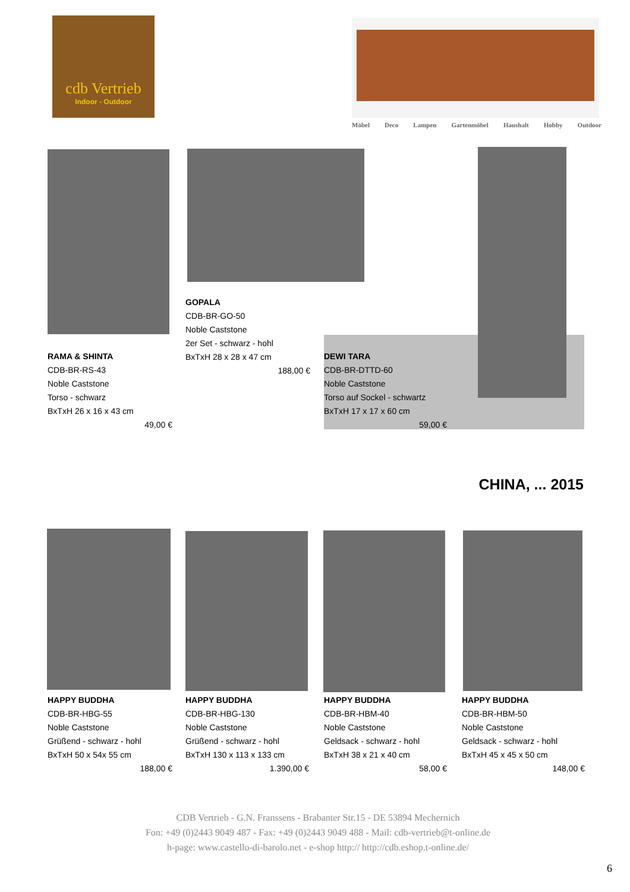cdb Vertrieb
Indoor - Outdoor
Möbel Deco Lampen Gartenmöbel Haushalt Hobby Outdoor
GOPALA
CDB-BR-GO-50
Noble Caststone
2er Set - schwarz - hohl
BxTxH 28 x 28 x 47 cm
188,00 €
RAMA & SHINTA
CDB-BR-RS-43
Noble Caststone
Torso - schwarz
BxTxH 26 x 16 x 43 cm
49,00 €
DEWI TARA
CDB-BR-DTTD-60
Noble Caststone
Torso auf Sockel - schwartz
BxTxH 17 x 17 x 60 cm
59,00 €
CHINA, ... 2015
HAPPY BUDDHA
CDB-BR-HBG-55
Noble Caststone
Grüßend - schwarz - hohl
BxTxH 50 x 54x 55 cm
188,00 €
HAPPY BUDDHA
CDB-BR-HBG-130
Noble Caststone
Grüßend - schwarz - hohl
BxTxH 130 x 113 x 133 cm
1.390,00 €
HAPPY BUDDHA
CDB-BR-HBM-40
Noble Caststone
Geldsack - schwarz - hohl
BxTxH 38 x 21 x 40 cm
58,00 €
HAPPY BUDDHA
CDB-BR-HBM-50
Noble Caststone
Geldsack - schwarz - hohl
BxTxH 45 x 45 x 50 cm
148,00 €
CDB Vertrieb - G.N. Franssens - Brabanter Str.15 - DE 53894 Mechernich
Fon: +49 (0)2443 9049 487 - Fax: +49 (0)2443 9049 488 - Mail: cdb-vertrieb@t-online.de
h-page: www.castello-di-barolo.net - e-shop http:// http://cdb.eshop.t-online.de/
6